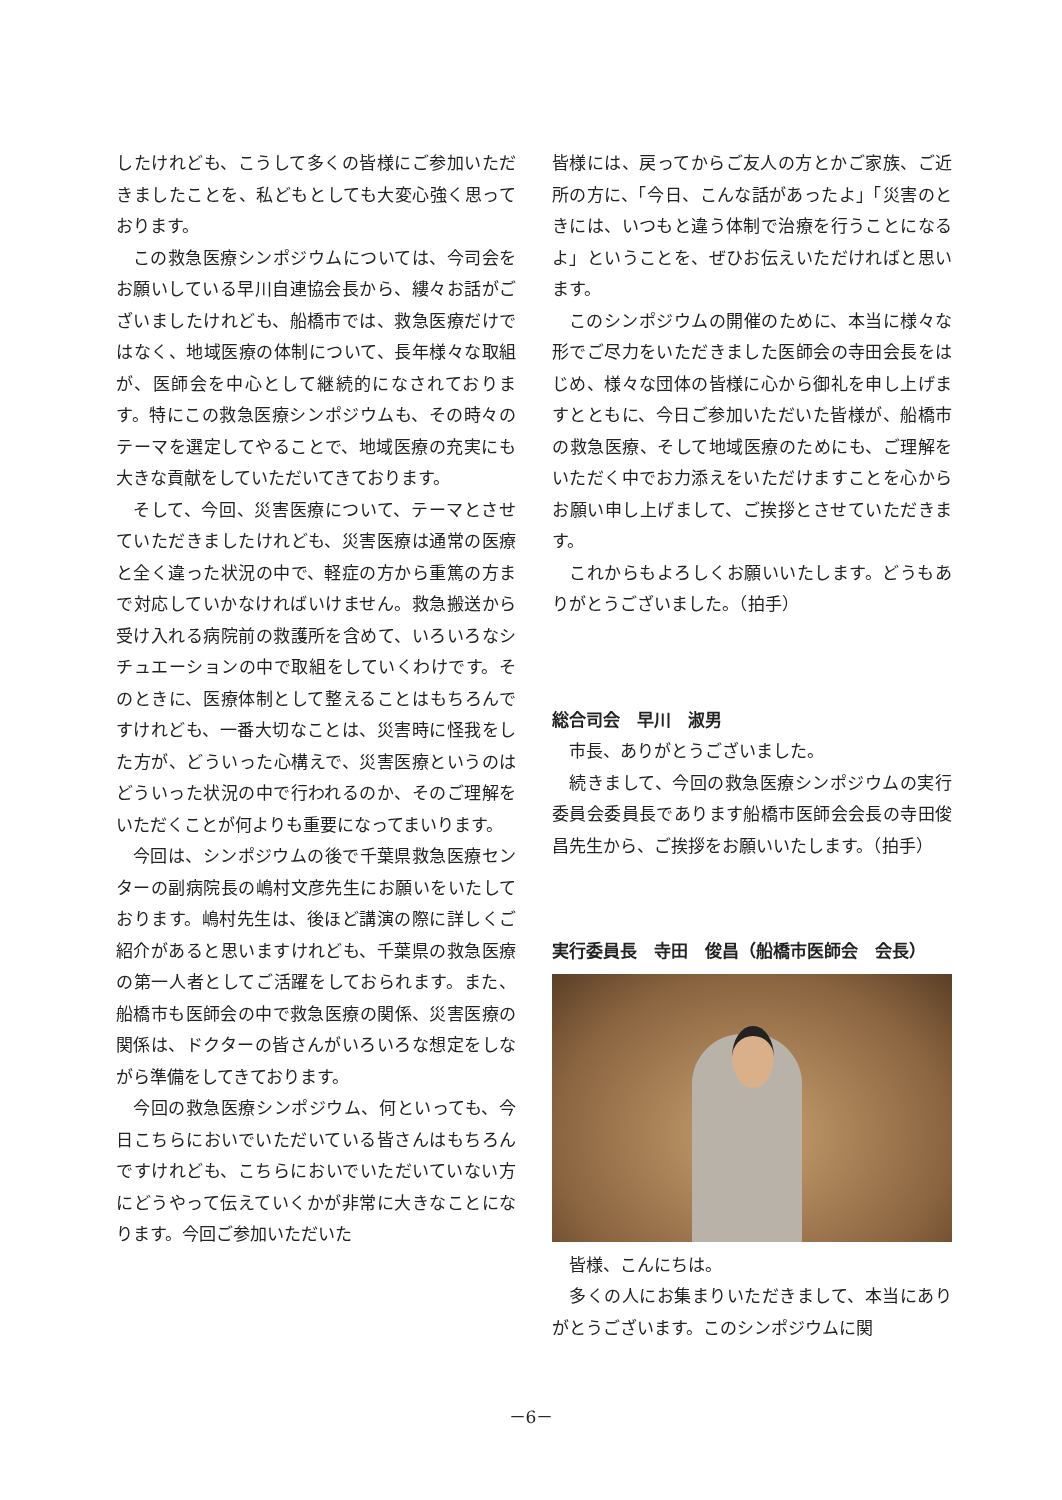したけれども、こうして多くの皆様にご参加いただきましたことを、私どもとしても大変心強く思っております。
この救急医療シンポジウムについては、今司会をお願いしている早川自連協会長から、縷々お話がございましたけれども、船橋市では、救急医療だけではなく、地域医療の体制について、長年様々な取組が、医師会を中心として継続的になされております。特にこの救急医療シンポジウムも、その時々のテーマを選定してやることで、地域医療の充実にも大きな貢献をしていただいてきております。
そして、今回、災害医療について、テーマとさせていただきましたけれども、災害医療は通常の医療と全く違った状況の中で、軽症の方から重篤の方まで対応していかなければいけません。救急搬送から受け入れる病院前の救護所を含めて、いろいろなシチュエーションの中で取組をしていくわけです。そのときに、医療体制として整えることはもちろんですけれども、一番大切なことは、災害時に怪我をした方が、どういった心構えで、災害医療というのはどういった状況の中で行われるのか、そのご理解をいただくことが何よりも重要になってまいります。
今回は、シンポジウムの後で千葉県救急医療センターの副病院長の嶋村文彦先生にお願いをいたしております。嶋村先生は、後ほど講演の際に詳しくご紹介があると思いますけれども、千葉県の救急医療の第一人者としてご活躍をしておられます。また、船橋市も医師会の中で救急医療の関係、災害医療の関係は、ドクターの皆さんがいろいろな想定をしながら準備をしてきております。
今回の救急医療シンポジウム、何といっても、今日こちらにおいでいただいている皆さんはもちろんですけれども、こちらにおいでいただいていない方にどうやって伝えていくかが非常に大きなことになります。今回ご参加いただいた
皆様には、戻ってからご友人の方とかご家族、ご近所の方に、「今日、こんな話があったよ」「災害のときには、いつもと違う体制で治療を行うことになるよ」ということを、ぜひお伝えいただければと思います。
このシンポジウムの開催のために、本当に様々な形でご尽力をいただきました医師会の寺田会長をはじめ、様々な団体の皆様に心から御礼を申し上げますとともに、今日ご参加いただいた皆様が、船橋市の救急医療、そして地域医療のためにも、ご理解をいただく中でお力添えをいただけますことを心からお願い申し上げまして、ご挨拶とさせていただきます。
これからもよろしくお願いいたします。どうもありがとうございました。（拍手）
総合司会　早川　淑男
市長、ありがとうございました。
続きまして、今回の救急医療シンポジウムの実行委員会委員長であります船橋市医師会会長の寺田俊昌先生から、ご挨拶をお願いいたします。（拍手）
実行委員長　寺田　俊昌（船橋市医師会　会長）
皆様、こんにちは。
多くの人にお集まりいただきまして、本当にありがとうございます。このシンポジウムに関
－6－